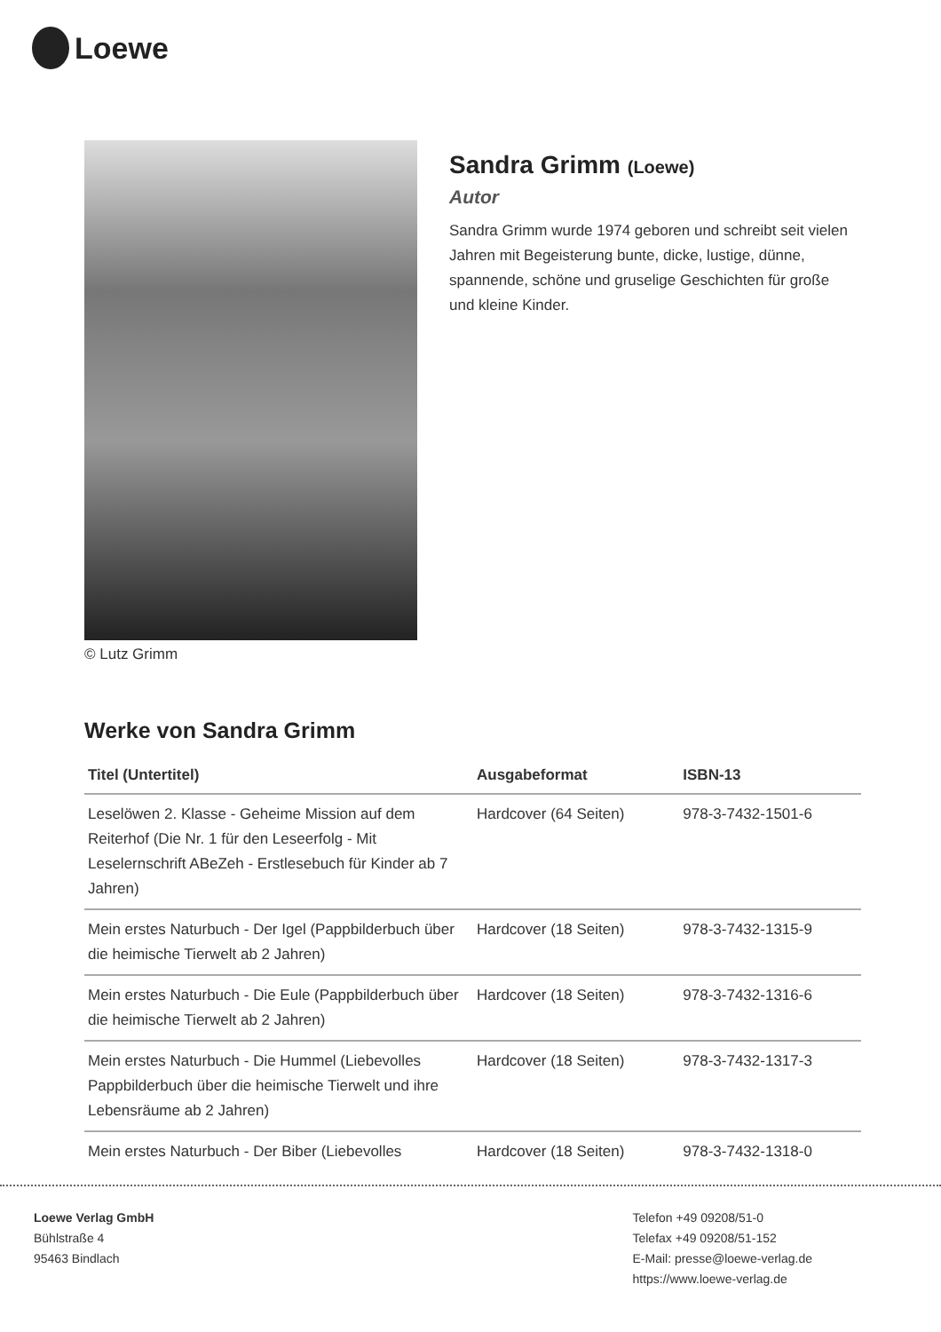Loewe
© Lutz Grimm
Sandra Grimm (Loewe)
Autor
Sandra Grimm wurde 1974 geboren und schreibt seit vielen Jahren mit Begeisterung bunte, dicke, lustige, dünne, spannende, schöne und gruselige Geschichten für große und kleine Kinder.
Werke von Sandra Grimm
| Titel (Untertitel) | Ausgabeformat | ISBN-13 |
| --- | --- | --- |
| Leselöwen 2. Klasse - Geheime Mission auf dem Reiterhof (Die Nr. 1 für den Leseerfolg - Mit Leselernschrift ABeZeh - Erstlesebuch für Kinder ab 7 Jahren) | Hardcover (64 Seiten) | 978-3-7432-1501-6 |
| Mein erstes Naturbuch - Der Igel (Pappbilderbuch über die heimische Tierwelt ab 2 Jahren) | Hardcover (18 Seiten) | 978-3-7432-1315-9 |
| Mein erstes Naturbuch - Die Eule (Pappbilderbuch über die heimische Tierwelt ab 2 Jahren) | Hardcover (18 Seiten) | 978-3-7432-1316-6 |
| Mein erstes Naturbuch - Die Hummel (Liebevolles Pappbilderbuch über die heimische Tierwelt und ihre Lebensräume ab 2 Jahren) | Hardcover (18 Seiten) | 978-3-7432-1317-3 |
| Mein erstes Naturbuch - Der Biber (Liebevolles | Hardcover (18 Seiten) | 978-3-7432-1318-0 |
Loewe Verlag GmbH
Bühlstraße 4
95463 Bindlach
Telefon +49 09208/51-0
Telefax +49 09208/51-152
E-Mail: presse@loewe-verlag.de
https://www.loewe-verlag.de